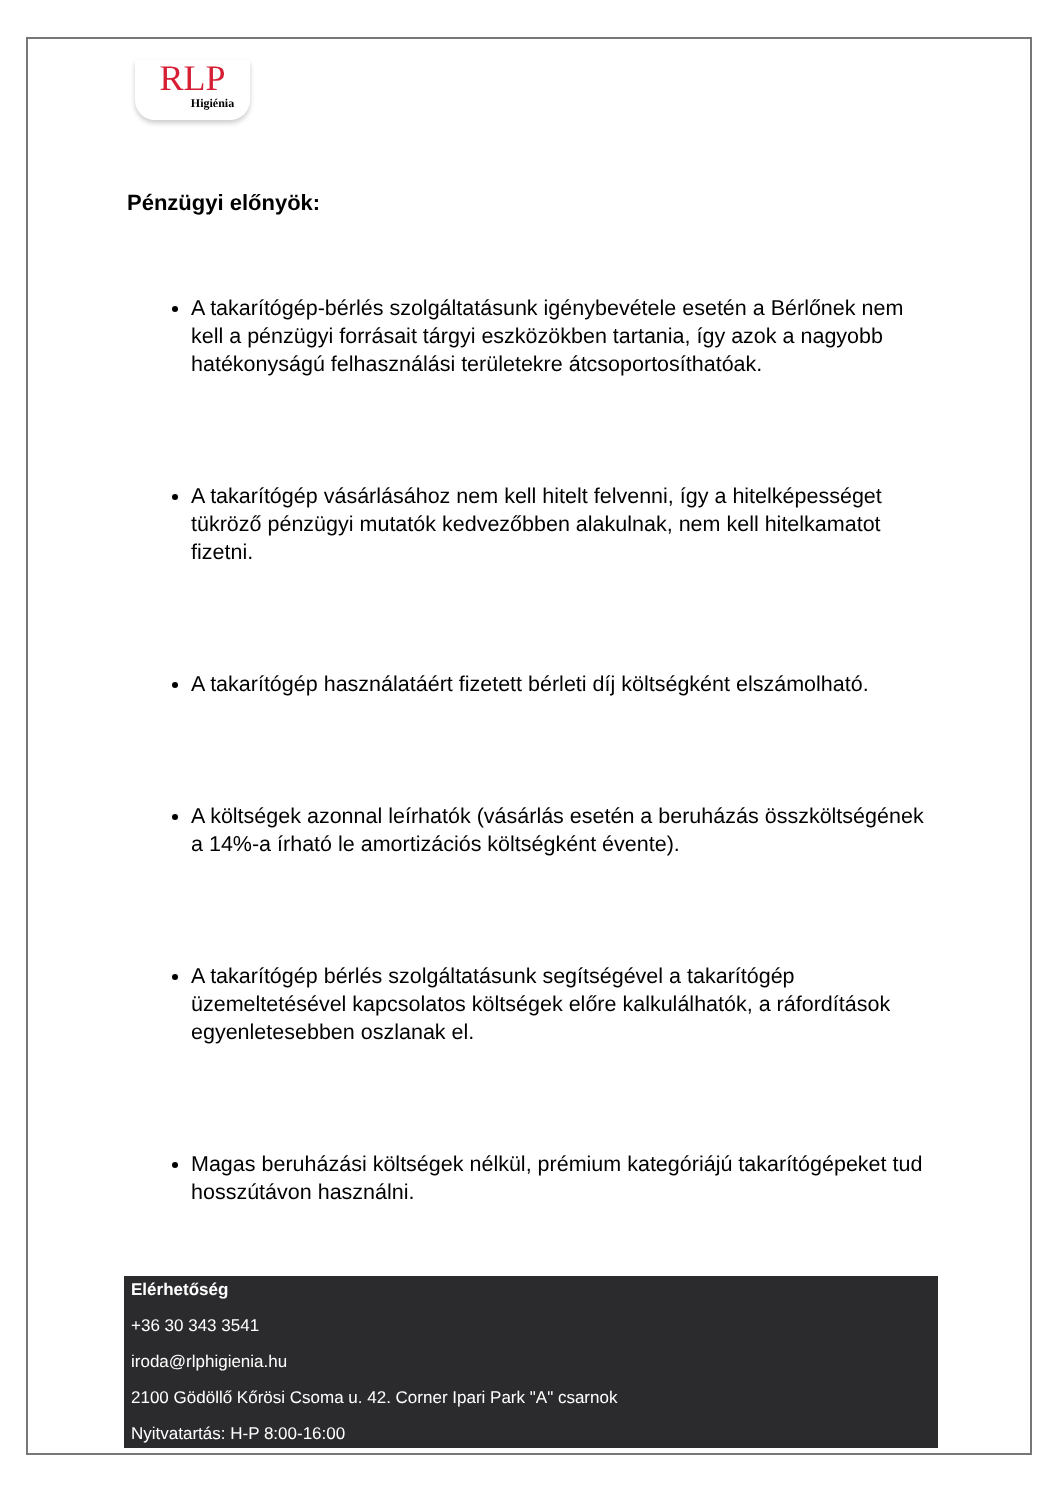RLP
Higiénia
Pénzügyi előnyök:
A takarítógép-bérlés szolgáltatásunk igénybevétele esetén a Bérlőnek nem kell a pénzügyi forrásait tárgyi eszközökben tartania, így azok a nagyobb hatékonyságú felhasználási területekre átcsoportosíthatóak.
A takarítógép vásárlásához nem kell hitelt felvenni, így a hitelképességet tükröző pénzügyi mutatók kedvezőbben alakulnak, nem kell hitelkamatot fizetni.
A takarítógép használatáért fizetett bérleti díj költségként elszámolható.
A költségek azonnal leírhatók (vásárlás esetén a beruházás összköltségének a 14%-a írható le amortizációs költségként évente).
A takarítógép bérlés szolgáltatásunk segítségével a takarítógép üzemeltetésével kapcsolatos költségek előre kalkulálhatók, a ráfordítások egyenletesebben oszlanak el.
Magas beruházási költségek nélkül, prémium kategóriájú takarítógépeket tud hosszútávon használni.
Elérhetőség
+36 30 343 3541
iroda@rlphigienia.hu
2100 Gödöllő Kőrösi Csoma u. 42. Corner Ipari Park "A" csarnok
Nyitvatartás: H-P 8:00-16:00